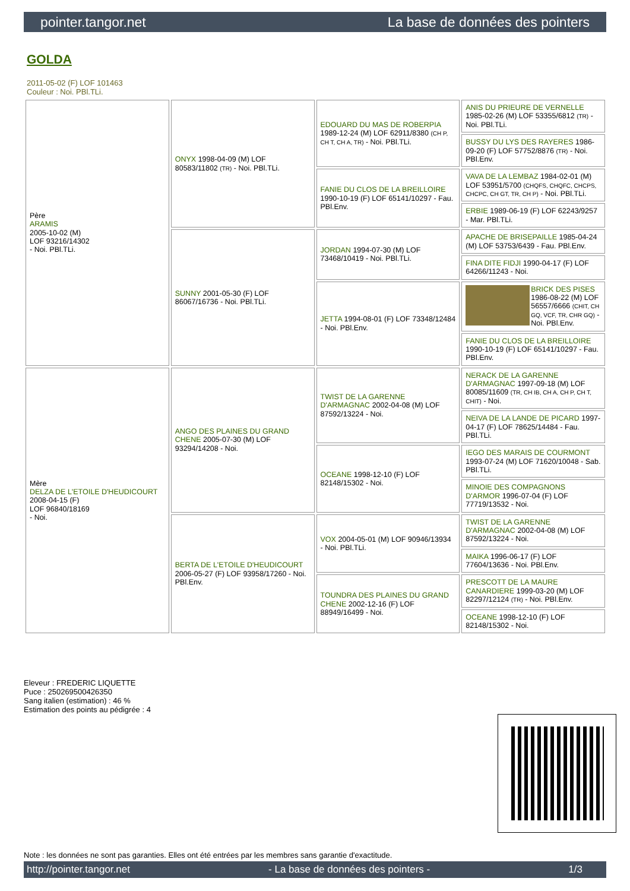pointer.tangor.net La base de données des pointers
GOLDA
2011-05-02 (F) LOF 101463
Couleur : Noi. PBl.TLi.
| Père ARAMIS 2005-10-02 (M) LOF 93216/14302 - Noi. PBl.TLi. | ONYX 1998-04-09 (M) LOF 80583/11802 (TR) - Noi. PBl.TLi. | EDOUARD DU MAS DE ROBERPIA 1989-12-24 (M) LOF 62911/8380 (CH P, CH T, CH A, TR) - Noi. PBl.TLi. | ANIS DU PRIEURE DE VERNELLE 1985-02-26 (M) LOF 53355/6812 (TR) - Noi. PBl.TLi. |
| | | | BUSSY DU LYS DES RAYERES 1986-09-20 (F) LOF 57752/8876 (TR) - Noi. PBl.Env. |
| | | FANIE DU CLOS DE LA BREILLOIRE 1990-10-19 (F) LOF 65141/10297 - Fau. PBl.Env. | VAVA DE LA LEMBAZ 1984-02-01 (M) LOF 53951/5700 (CHQFS, CHQFC, CHCPS, CHCPC, CH GT, TR, CH P) - Noi. PBl.TLi. |
| | | | ERBIE 1989-06-19 (F) LOF 62243/9257 - Mar. PBl.TLi. |
| | SUNNY 2001-05-30 (F) LOF 86067/16736 - Noi. PBl.TLi. | JORDAN 1994-07-30 (M) LOF 73468/10419 - Noi. PBl.TLi. | APACHE DE BRISEPAILLE 1985-04-24 (M) LOF 53753/6439 - Fau. PBl.Env. |
| | | | FINA DITE FIDJI 1990-04-17 (F) LOF 64266/11243 - Noi. |
| | | JETTA 1994-08-01 (F) LOF 73348/12484 - Noi. PBl.Env. | BRICK DES PISES 1986-08-22 (M) LOF 56557/6666 (CHIT, CH GQ, VCF, TR, CHR GQ) - Noi. PBl.Env. |
| | | | FANIE DU CLOS DE LA BREILLOIRE 1990-10-19 (F) LOF 65141/10297 - Fau. PBl.Env. |
| Mère DELZA DE L'ETOILE D'HEUDICOURT 2008-04-15 (F) LOF 96840/18169 - Noi. | ANGO DES PLAINES DU GRAND CHENE 2005-07-30 (M) LOF 93294/14208 - Noi. | TWIST DE LA GARENNE D'ARMAGNAC 2002-04-08 (M) LOF 87592/13224 - Noi. | NERACK DE LA GARENNE D'ARMAGNAC 1997-09-18 (M) LOF 80085/11609 (TR, CH IB, CH A, CH P, CH T, CHIT) - Noi. |
| | | | NEIVA DE LA LANDE DE PICARD 1997-04-17 (F) LOF 78625/14484 - Fau. PBl.TLi. |
| | | OCEANE 1998-12-10 (F) LOF 82148/15302 - Noi. | IEGO DES MARAIS DE COURMONT 1993-07-24 (M) LOF 71620/10048 - Sab. PBl.TLi. |
| | | | MINOIE DES COMPAGNONS D'ARMOR 1996-07-04 (F) LOF 77719/13532 - Noi. |
| | BERTA DE L'ETOILE D'HEUDICOURT 2006-05-27 (F) LOF 93958/17260 - Noi. PBl.Env. | VOX 2004-05-01 (M) LOF 90946/13934 - Noi. PBl.TLi. | TWIST DE LA GARENNE D'ARMAGNAC 2002-04-08 (M) LOF 87592/13224 - Noi. |
| | | | MAIKA 1996-06-17 (F) LOF 77604/13636 - Noi. PBl.Env. |
| | | TOUNDRA DES PLAINES DU GRAND CHENE 2002-12-16 (F) LOF 88949/16499 - Noi. | PRESCOTT DE LA MAURE CANARDIERE 1999-03-20 (M) LOF 82297/12124 (TR) - Noi. PBl.Env. |
| | | | OCEANE 1998-12-10 (F) LOF 82148/15302 - Noi. |
Eleveur : FREDERIC LIQUETTE
Puce : 250269500426350
Sang italien (estimation) : 46 %
Estimation des points au pédigrée : 4
Note : les données ne sont pas garanties. Elles ont été entrées par les membres sans garantie d'exactitude.
http://pointer.tangor.net - La base de données des pointers - 1/3